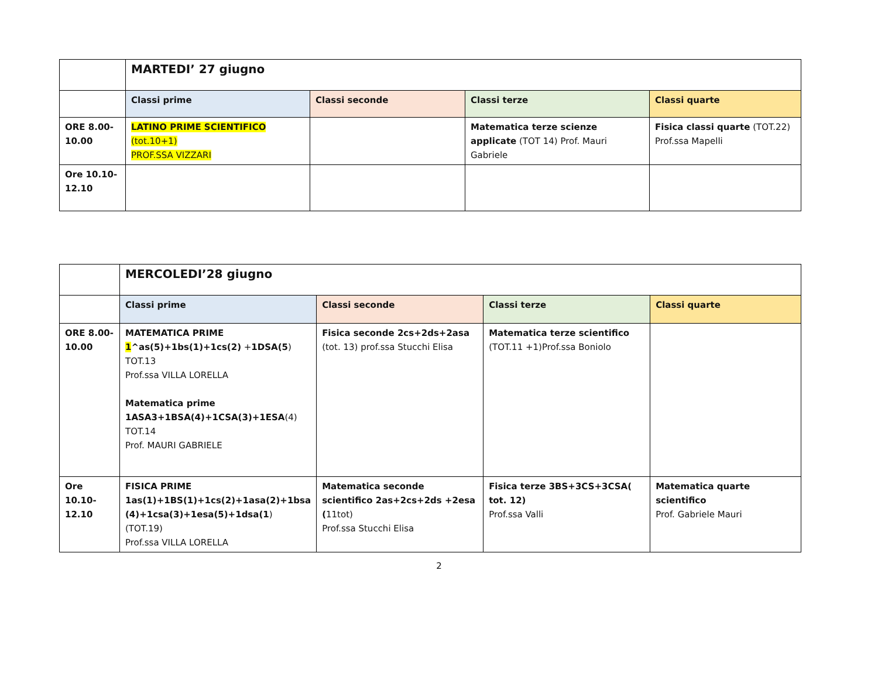| | MARTEDI’ 27 giugno | | | |
| | Classi prime | Classi seconde | Classi terze | Classi quarte |
| ORE 8.00-10.00 | LATINO PRIME SCIENTIFICO (tot.10+1) PROF.SSA VIZZARI | | Matematica terze scienze applicate (TOT 14) Prof. Mauri Gabriele | Fisica classi quarte (TOT.22) Prof.ssa Mapelli |
| Ore 10.10-12.10 | | | | |
| | MERCOLEDI’28 giugno | | | |
| | Classi prime | Classi seconde | Classi terze | Classi quarte |
| ORE 8.00-10.00 | MATEMATICA PRIME 1 ^as(5)+1bs(1)+1cs(2) + 1DSA(5 ) TOT.13 Prof.ssa VILLA LORELLA Matematica prime 1ASA3+1BSA(4)+1CSA(3)+1ESA (4) TOT.14 Prof. MAURI GABRIELE | Fisica seconde 2cs+2ds+2asa (tot. 13) prof.ssa Stucchi Elisa | Matematica terze scientifico (TOT.11 +1)Prof.ssa Boniolo | |
| Ore 10.10-12.10 | FISICA PRIME 1as(1)+1BS(1)+1cs(2)+1asa(2)+1bsa (4)+1csa(3)+1esa(5)+1dsa(1 ) (TOT.19) Prof.ssa VILLA LORELLA | Matematica seconde scientifico 2as+2cs+2ds +2esa ( 11tot) Prof.ssa Stucchi Elisa | Fisica terze 3BS+3CS+3CSA( tot. 12) Prof.ssa Valli | Matematica quarte scientifico Prof. Gabriele Mauri |
2